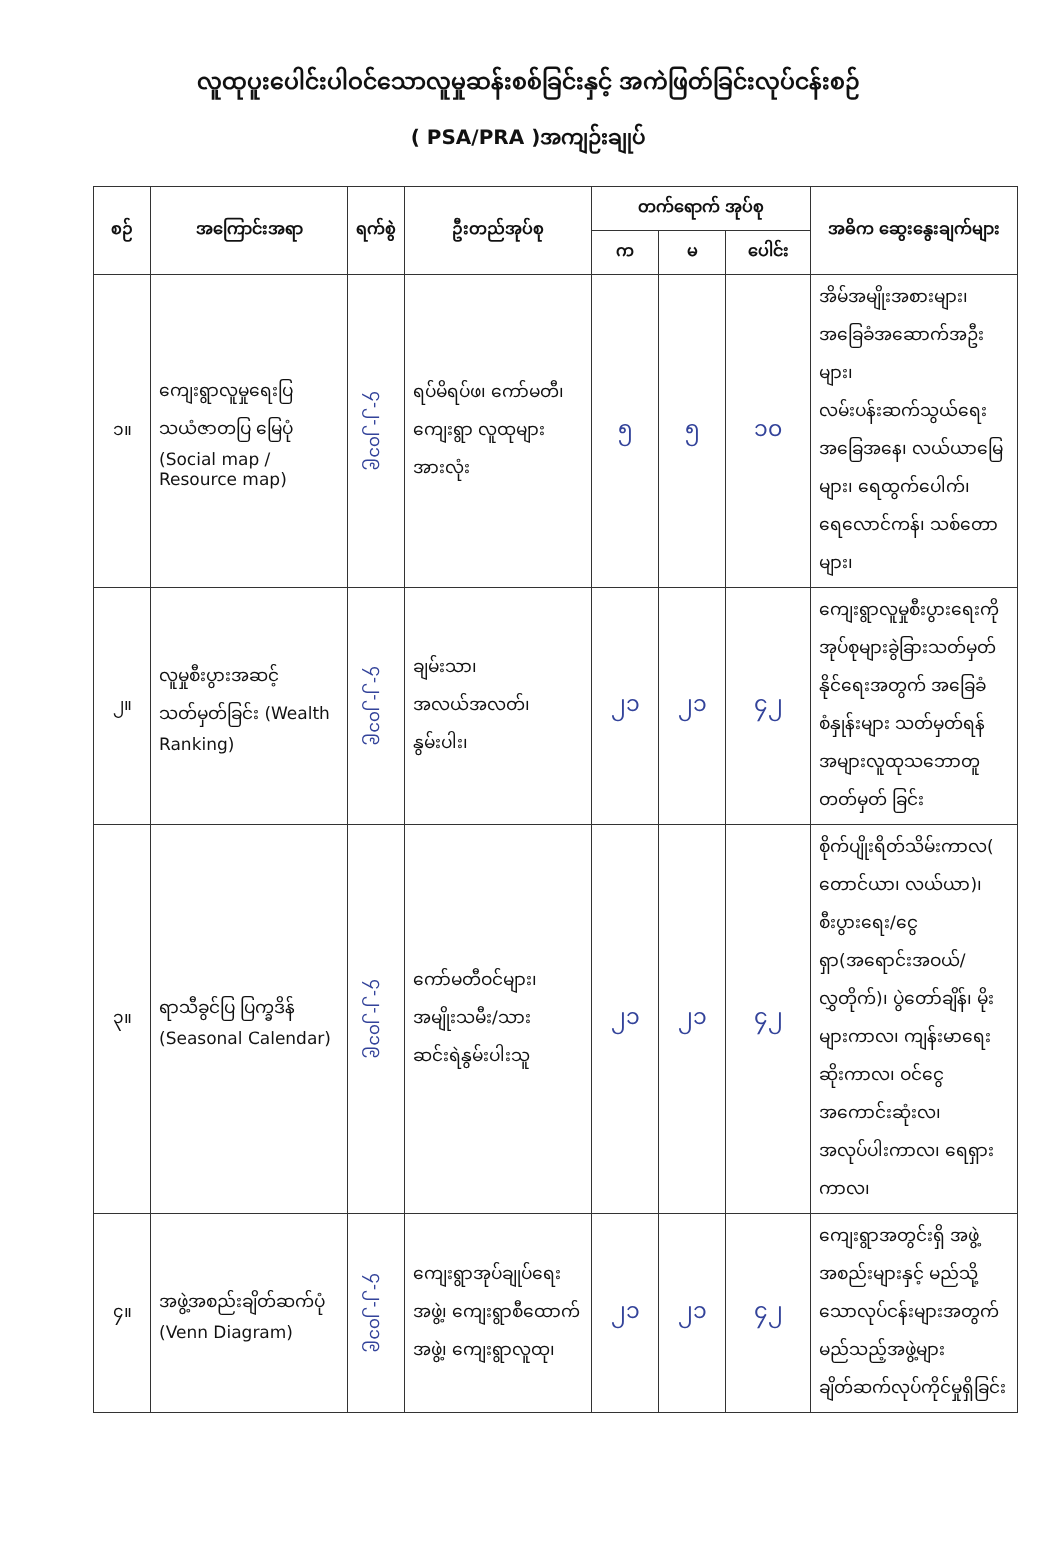လူထုပူးပေါင်းပါဝင်သောလူမှုဆန်းစစ်ခြင်းနှင့် အကဲဖြတ်ခြင်းလုပ်ငန်းစဉ်
( PSA/PRA )အကျဉ်းချုပ်
| စဉ် | အကြောင်းအရာ | ရက်စွဲ | ဦးတည်အုပ်စု | တက်ရောက် အုပ်စု | | | အဓိက ဆွေးနွေးချက်များ |
| --- | --- | --- | --- | --- | --- | --- | --- |
| | | | | က | မ | ပေါင်း | |
| ၁။ | ကျေးရွာလူမှုရေးပြ သယံဇာတပြ မြေပုံ (Social map / Resource map) | ၄-၂-၂၀၁၉ | ရပ်မိရပ်ဖ၊ ကော်မတီ၊ ကျေးရွာ လူထုများအားလုံး | ၅ | ၅ | ၁၀ | အိမ်အမျိုးအစားများ၊ အခြေခံအဆောက်အဦးများ၊ လမ်းပန်းဆက်သွယ်ရေးအခြေအနေ၊ လယ်ယာမြေများ၊ ရေထွက်ပေါက်၊ ရေလောင်ကန်၊ သစ်တောများ၊ |
| ၂။ | လူမှုစီးပွားအဆင့် သတ်မှတ်ခြင်း (Wealth Ranking) | ၄-၂-၂၀၁၉ | ချမ်းသာ၊ အလယ်အလတ်၊ နွမ်းပါး၊ | ၂၁ | ၂၁ | ၄၂ | ကျေးရွာလူမှုစီးပွားရေးကို အုပ်စုများခွဲခြားသတ်မှတ်နိုင်ရေးအတွက် အခြေခံစံနှုန်းများ သတ်မှတ်ရန်အများလူထုသဘောတူတတ်မှတ် ခြင်း |
| ၃။ | ရာသီခွင်ပြ ပြက္ခဒိန် (Seasonal Calendar) | ၄-၂-၂၀၁၉ | ကော်မတီဝင်များ၊ အမျိုးသမီး/သားဆင်းရဲနွမ်းပါးသူ | ၂၁ | ၂၁ | ၄၂ | စိုက်ပျိုးရိတ်သိမ်းကာလ( တောင်ယာ၊ လယ်ယာ)၊ စီးပွားရေး/ငွေရှာ(အရောင်းအဝယ်/လွှတိုက်)၊ ပွဲတော်ချိန်၊ မိုးများကာလ၊ ကျန်းမာရေးဆိုးကာလ၊ ဝင်ငွေအကောင်းဆုံးလ၊ အလုပ်ပါးကာလ၊ ရေရှားကာလ၊ |
| ၄။ | အဖွဲ့အစည်းချိတ်ဆက်ပုံ (Venn Diagram) | ၄-၂-၂၀၁၉ | ကျေးရွာအုပ်ချုပ်ရေးအဖွဲ့၊ ကျေးရွာစီထောက်အဖွဲ့၊ ကျေးရွာလူထု၊ | ၂၁ | ၂၁ | ၄၂ | ကျေးရွာအတွင်းရှိ အဖွဲ့အစည်းများနှင့် မည်သို့သောလုပ်ငန်းများအတွက် မည်သည့်အဖွဲ့များ ချိတ်ဆက်လုပ်ကိုင်မှုရှိခြင်း |